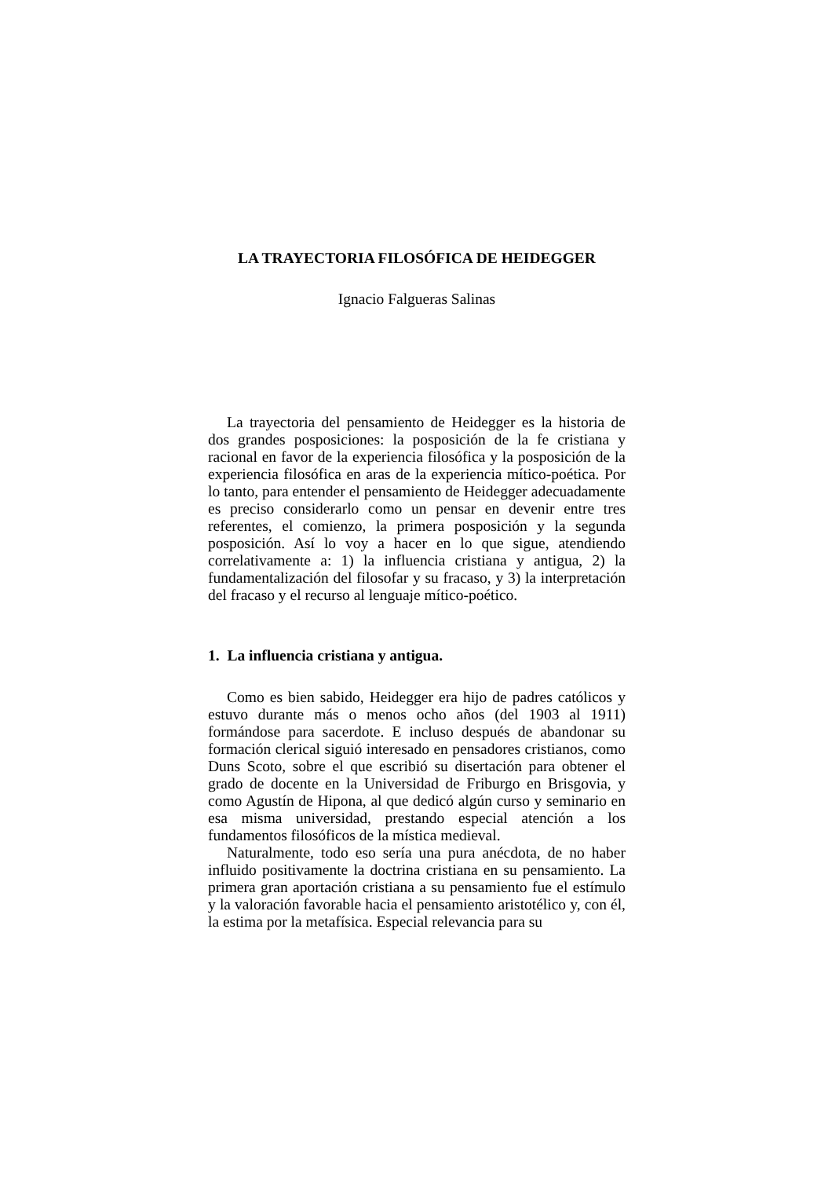LA TRAYECTORIA FILOSÓFICA DE HEIDEGGER
Ignacio Falgueras Salinas
La trayectoria del pensamiento de Heidegger es la historia de dos grandes posposiciones: la posposición de la fe cristiana y racional en favor de la experiencia filosófica y la posposición de la experiencia filosófica en aras de la experiencia mítico-poética. Por lo tanto, para entender el pensamiento de Heidegger adecuadamente es preciso considerarlo como un pensar en devenir entre tres referentes, el comienzo, la primera posposición y la segunda posposición. Así lo voy a hacer en lo que sigue, atendiendo correlativamente a: 1) la influencia cristiana y antigua, 2) la fundamentalización del filosofar y su fracaso, y 3) la interpretación del fracaso y el recurso al lenguaje mítico-poético.
1. La influencia cristiana y antigua.
Como es bien sabido, Heidegger era hijo de padres católicos y estuvo durante más o menos ocho años (del 1903 al 1911) formándose para sacerdote. E incluso después de abandonar su formación clerical siguió interesado en pensadores cristianos, como Duns Scoto, sobre el que escribió su disertación para obtener el grado de docente en la Universidad de Friburgo en Brisgovia, y como Agustín de Hipona, al que dedicó algún curso y seminario en esa misma universidad, prestando especial atención a los fundamentos filosóficos de la mística medieval.
Naturalmente, todo eso sería una pura anécdota, de no haber influido positivamente la doctrina cristiana en su pensamiento. La primera gran aportación cristiana a su pensamiento fue el estímulo y la valoración favorable hacia el pensamiento aristotélico y, con él, la estima por la metafísica. Especial relevancia para su